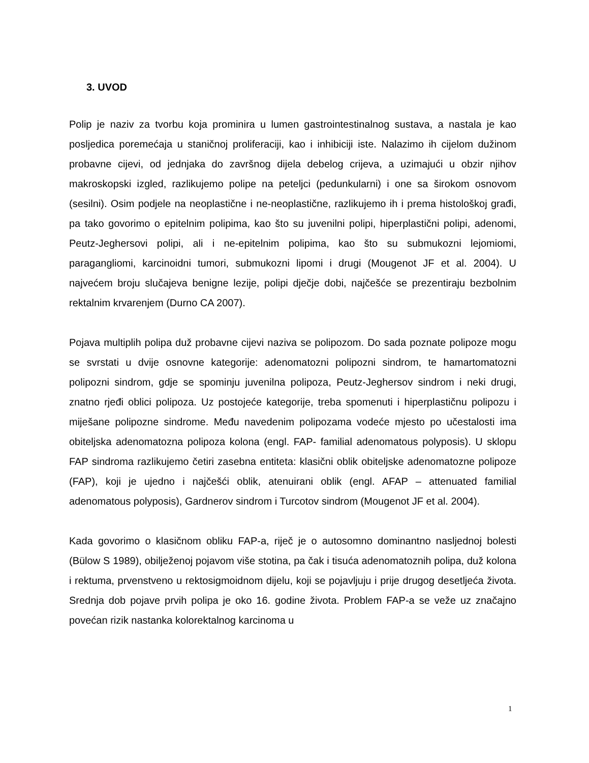3. UVOD
Polip je naziv za tvorbu koja prominira u lumen gastrointestinalnog sustava, a nastala je kao posljedica poremećaja u staničnoj proliferaciji, kao i inhibiciji iste. Nalazimo ih cijelom dužinom probavne cijevi, od jednjaka do završnog dijela debelog crijeva, a uzimajući u obzir njihov makroskopski izgled, razlikujemo polipe na peteljci (pedunkularni) i one sa širokom osnovom (sesilni). Osim podjele na neoplastične i ne-neoplastične, razlikujemo ih i prema histološkoj građi, pa tako govorimo o epitelnim polipima, kao što su juvenilni polipi, hiperplastični polipi, adenomi, Peutz-Jeghersovi polipi, ali i ne-epitelnim polipima, kao što su submukozni lejomiomi, paragangliomi, karcinoidni tumori, submukozni lipomi i drugi (Mougenot JF et al. 2004). U najvećem broju slučajeva benigne lezije, polipi dječje dobi, najčešće se prezentiraju bezbolnim rektalnim krvarenjem (Durno CA 2007).
Pojava multiplih polipa duž probavne cijevi naziva se polipozom. Do sada poznate polipoze mogu se svrstati u dvije osnovne kategorije: adenomatozni polipozni sindrom, te hamartomatozni polipozni sindrom, gdje se spominju juvenilna polipoza, Peutz-Jeghersov sindrom i neki drugi, znatno rjeđi oblici polipoza. Uz postojeće kategorije, treba spomenuti i hiperplastičnu polipozu i miješane polipozne sindrome. Među navedenim polipozama vodeće mjesto po učestalosti ima obiteljska adenomatozna polipoza kolona (engl. FAP- familial adenomatous polyposis). U sklopu FAP sindroma razlikujemo četiri zasebna entiteta: klasični oblik obiteljske adenomatozne polipoze (FAP), koji je ujedno i najčešći oblik, atenuirani oblik (engl. AFAP – attenuated familial adenomatous polyposis), Gardnerov sindrom i Turcotov sindrom (Mougenot JF et al. 2004).
Kada govorimo o klasičnom obliku FAP-a, riječ je o autosomno dominantno nasljednoj bolesti (Bülow S 1989), obilježenoj pojavom više stotina, pa čak i tisuća adenomatoznih polipa, duž kolona i rektuma, prvenstveno u rektosigmoidnom dijelu, koji se pojavljuju i prije drugog desetljeća života. Srednja dob pojave prvih polipa je oko 16. godine života. Problem FAP-a se veže uz značajno povećan rizik nastanka kolorektalnog karcinoma u
1